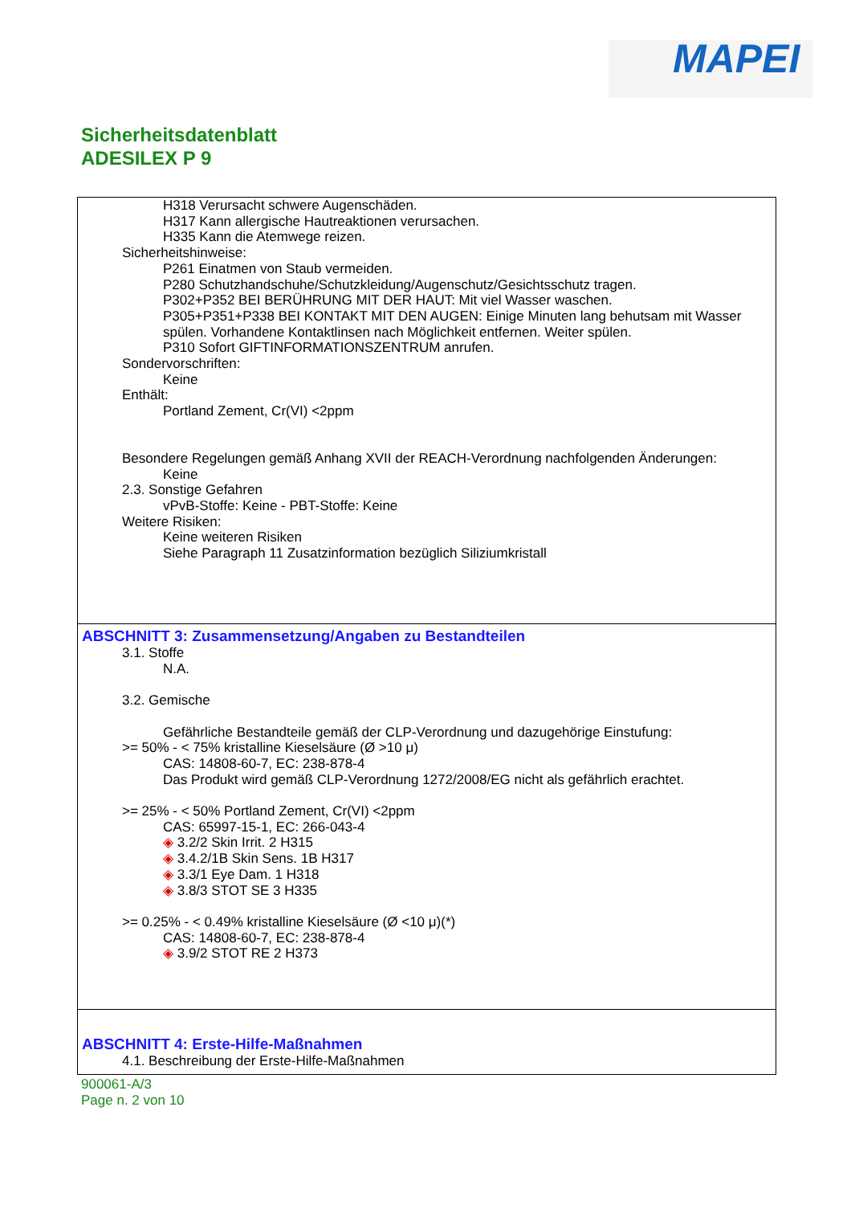MAPEI
Sicherheitsdatenblatt
ADESILEX P 9
H318 Verursacht schwere Augenschäden.
H317 Kann allergische Hautreaktionen verursachen.
H335 Kann die Atemwege reizen.
Sicherheitshinweise:
P261 Einatmen von Staub vermeiden.
P280 Schutzhandschuhe/Schutzkleidung/Augenschutz/Gesichtsschutz tragen.
P302+P352 BEI BERÜHRUNG MIT DER HAUT: Mit viel Wasser waschen.
P305+P351+P338 BEI KONTAKT MIT DEN AUGEN: Einige Minuten lang behutsam mit Wasser spülen. Vorhandene Kontaktlinsen nach Möglichkeit entfernen. Weiter spülen.
P310 Sofort GIFTINFORMATIONSZENTRUM anrufen.
Sondervorschriften:
Keine
Enthält:
Portland Zement, Cr(VI) <2ppm
Besondere Regelungen gemäß Anhang XVII der REACH-Verordnung nachfolgenden Änderungen:
Keine
2.3. Sonstige Gefahren
vPvB-Stoffe: Keine - PBT-Stoffe: Keine
Weitere Risiken:
Keine weiteren Risiken
Siehe Paragraph 11 Zusatzinformation bezüglich Siliziumkristall
ABSCHNITT 3: Zusammensetzung/Angaben zu Bestandteilen
3.1. Stoffe
N.A.
3.2. Gemische
Gefährliche Bestandteile gemäß der CLP-Verordnung und dazugehörige Einstufung:
>= 50% - < 75% kristalline Kieselsäure (Ø >10 μ)
CAS: 14808-60-7, EC: 238-878-4
Das Produkt wird gemäß CLP-Verordnung 1272/2008/EG nicht als gefährlich erachtet.
>= 25% - < 50% Portland Zement, Cr(VI) <2ppm
CAS: 65997-15-1, EC: 266-043-4
◈ 3.2/2 Skin Irrit. 2 H315
◈ 3.4.2/1B Skin Sens. 1B H317
◈ 3.3/1 Eye Dam. 1 H318
◈ 3.8/3 STOT SE 3 H335
>= 0.25% - < 0.49% kristalline Kieselsäure (Ø <10 μ)(*)
CAS: 14808-60-7, EC: 238-878-4
◈ 3.9/2 STOT RE 2 H373
ABSCHNITT 4: Erste-Hilfe-Maßnahmen
4.1. Beschreibung der Erste-Hilfe-Maßnahmen
900061-A/3
Page n. 2 von 10